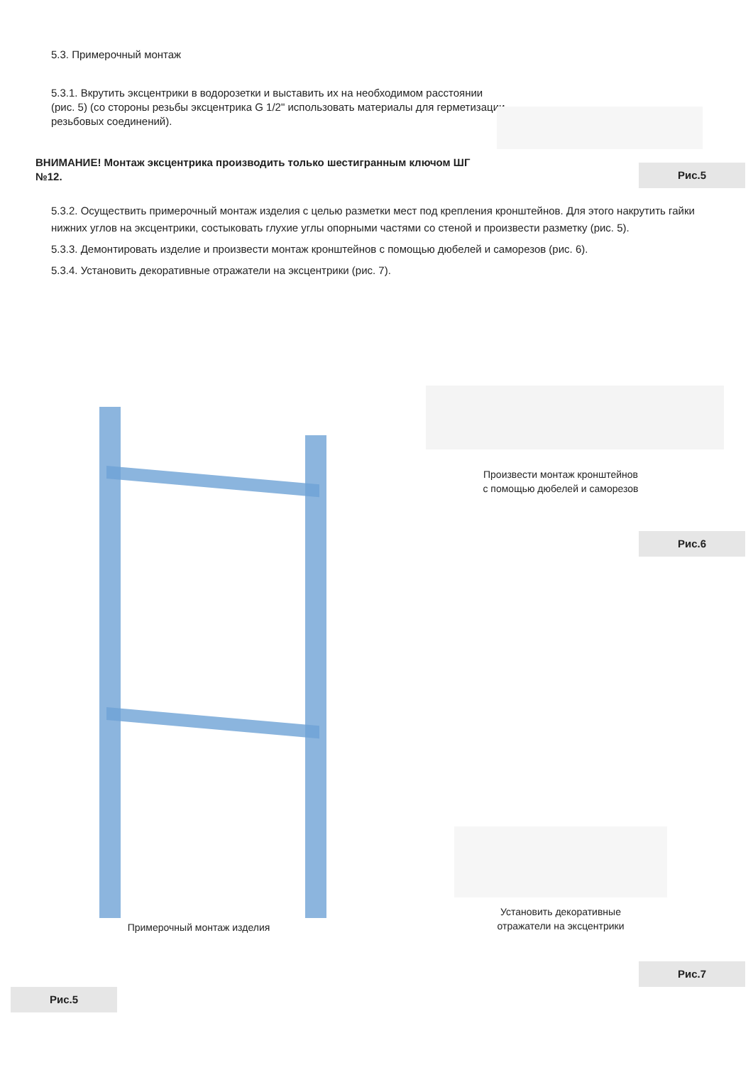5.3. Примерочный монтаж
5.3.1. Вкрутить эксцентрики в водорозетки и выставить их на необходимом расстоянии (рис. 5) (со стороны резьбы эксцентрика G 1/2" использовать материалы для герметизации резьбовых соединений).
ВНИМАНИЕ! Монтаж эксцентрика производить только шестигранным ключом ШГ №12.
Рис.5
5.3.2. Осуществить примерочный монтаж изделия с целью разметки мест под крепления кронштейнов. Для этого накрутить гайки нижних углов на эксцентрики, состыковать глухие углы опорными частями со стеной и произвести разметку (рис. 5).
5.3.3. Демонтировать изделие и произвести монтаж кронштейнов с помощью дюбелей и саморезов (рис. 6).
5.3.4. Установить декоративные отражатели на эксцентрики (рис. 7).
Примерочный монтаж изделия
Произвести монтаж кронштейнов
с помощью дюбелей и саморезов
Рис.6
Установить декоративные
отражатели на эксцентрики
Рис.7
Рис.5